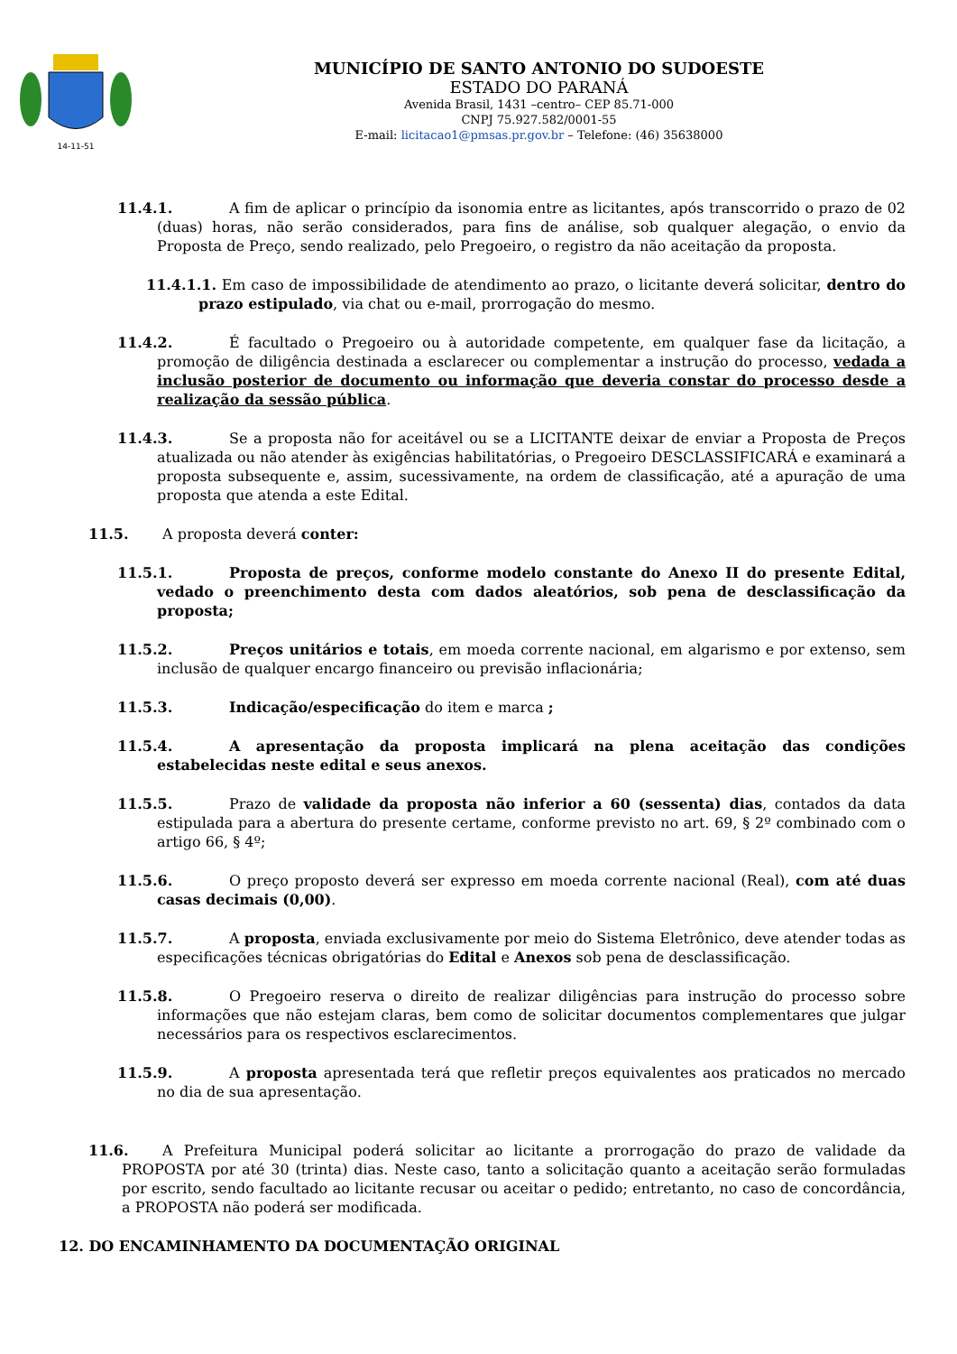14-11-51
MUNICÍPIO DE SANTO ANTONIO DO SUDOESTE
ESTADO DO PARANÁ
Avenida Brasil, 1431 –centro– CEP 85.71-000
CNPJ 75.927.582/0001-55
E-mail: licitacao1@pmsas.pr.gov.br – Telefone: (46) 35638000
11.4.1. A fim de aplicar o princípio da isonomia entre as licitantes, após transcorrido o prazo de 02 (duas) horas, não serão considerados, para fins de análise, sob qualquer alegação, o envio da Proposta de Preço, sendo realizado, pelo Pregoeiro, o registro da não aceitação da proposta.
11.4.1.1. Em caso de impossibilidade de atendimento ao prazo, o licitante deverá solicitar, dentro do prazo estipulado, via chat ou e-mail, prorrogação do mesmo.
11.4.2. É facultado o Pregoeiro ou à autoridade competente, em qualquer fase da licitação, a promoção de diligência destinada a esclarecer ou complementar a instrução do processo, vedada a inclusão posterior de documento ou informação que deveria constar do processo desde a realização da sessão pública.
11.4.3. Se a proposta não for aceitável ou se a LICITANTE deixar de enviar a Proposta de Preços atualizada ou não atender às exigências habilitatórias, o Pregoeiro DESCLASSIFICARÁ e examinará a proposta subsequente e, assim, sucessivamente, na ordem de classificação, até a apuração de uma proposta que atenda a este Edital.
11.5. A proposta deverá conter:
11.5.1. Proposta de preços, conforme modelo constante do Anexo II do presente Edital, vedado o preenchimento desta com dados aleatórios, sob pena de desclassificação da proposta;
11.5.2. Preços unitários e totais, em moeda corrente nacional, em algarismo e por extenso, sem inclusão de qualquer encargo financeiro ou previsão inflacionária;
11.5.3. Indicação/especificação do item e marca ;
11.5.4. A apresentação da proposta implicará na plena aceitação das condições estabelecidas neste edital e seus anexos.
11.5.5. Prazo de validade da proposta não inferior a 60 (sessenta) dias, contados da data estipulada para a abertura do presente certame, conforme previsto no art. 69, § 2º combinado com o artigo 66, § 4º;
11.5.6. O preço proposto deverá ser expresso em moeda corrente nacional (Real), com até duas casas decimais (0,00).
11.5.7. A proposta, enviada exclusivamente por meio do Sistema Eletrônico, deve atender todas as especificações técnicas obrigatórias do Edital e Anexos sob pena de desclassificação.
11.5.8. O Pregoeiro reserva o direito de realizar diligências para instrução do processo sobre informações que não estejam claras, bem como de solicitar documentos complementares que julgar necessários para os respectivos esclarecimentos.
11.5.9. A proposta apresentada terá que refletir preços equivalentes aos praticados no mercado no dia de sua apresentação.
11.6. A Prefeitura Municipal poderá solicitar ao licitante a prorrogação do prazo de validade da PROPOSTA por até 30 (trinta) dias. Neste caso, tanto a solicitação quanto a aceitação serão formuladas por escrito, sendo facultado ao licitante recusar ou aceitar o pedido; entretanto, no caso de concordância, a PROPOSTA não poderá ser modificada.
12. DO ENCAMINHAMENTO DA DOCUMENTAÇÃO ORIGINAL